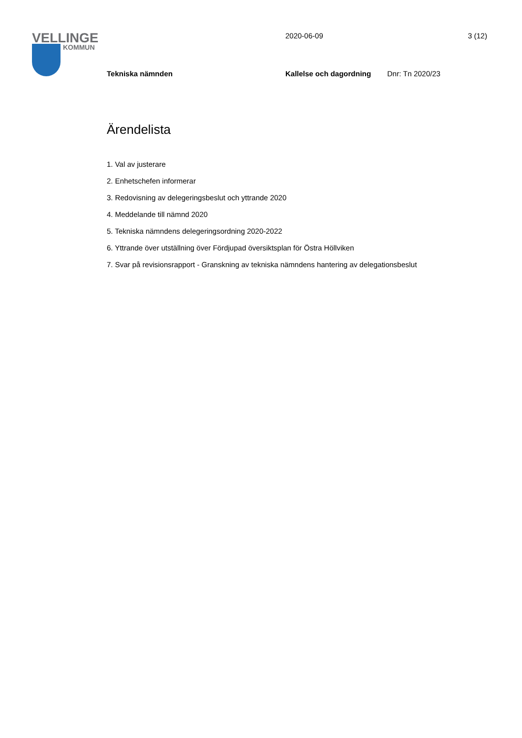VELLINGE
KOMMUN
2020-06-09 3 (12)
Tekniska nämnden Kallelse och dagordning Dnr: Tn 2020/23
Ärendelista
1. Val av justerare
2. Enhetschefen informerar
3. Redovisning av delegeringsbeslut och yttrande 2020
4. Meddelande till nämnd 2020
5. Tekniska nämndens delegeringsordning 2020-2022
6. Yttrande över utställning över Fördjupad översiktsplan för Östra Höllviken
7. Svar på revisionsrapport - Granskning av tekniska nämndens hantering av delegationsbeslut